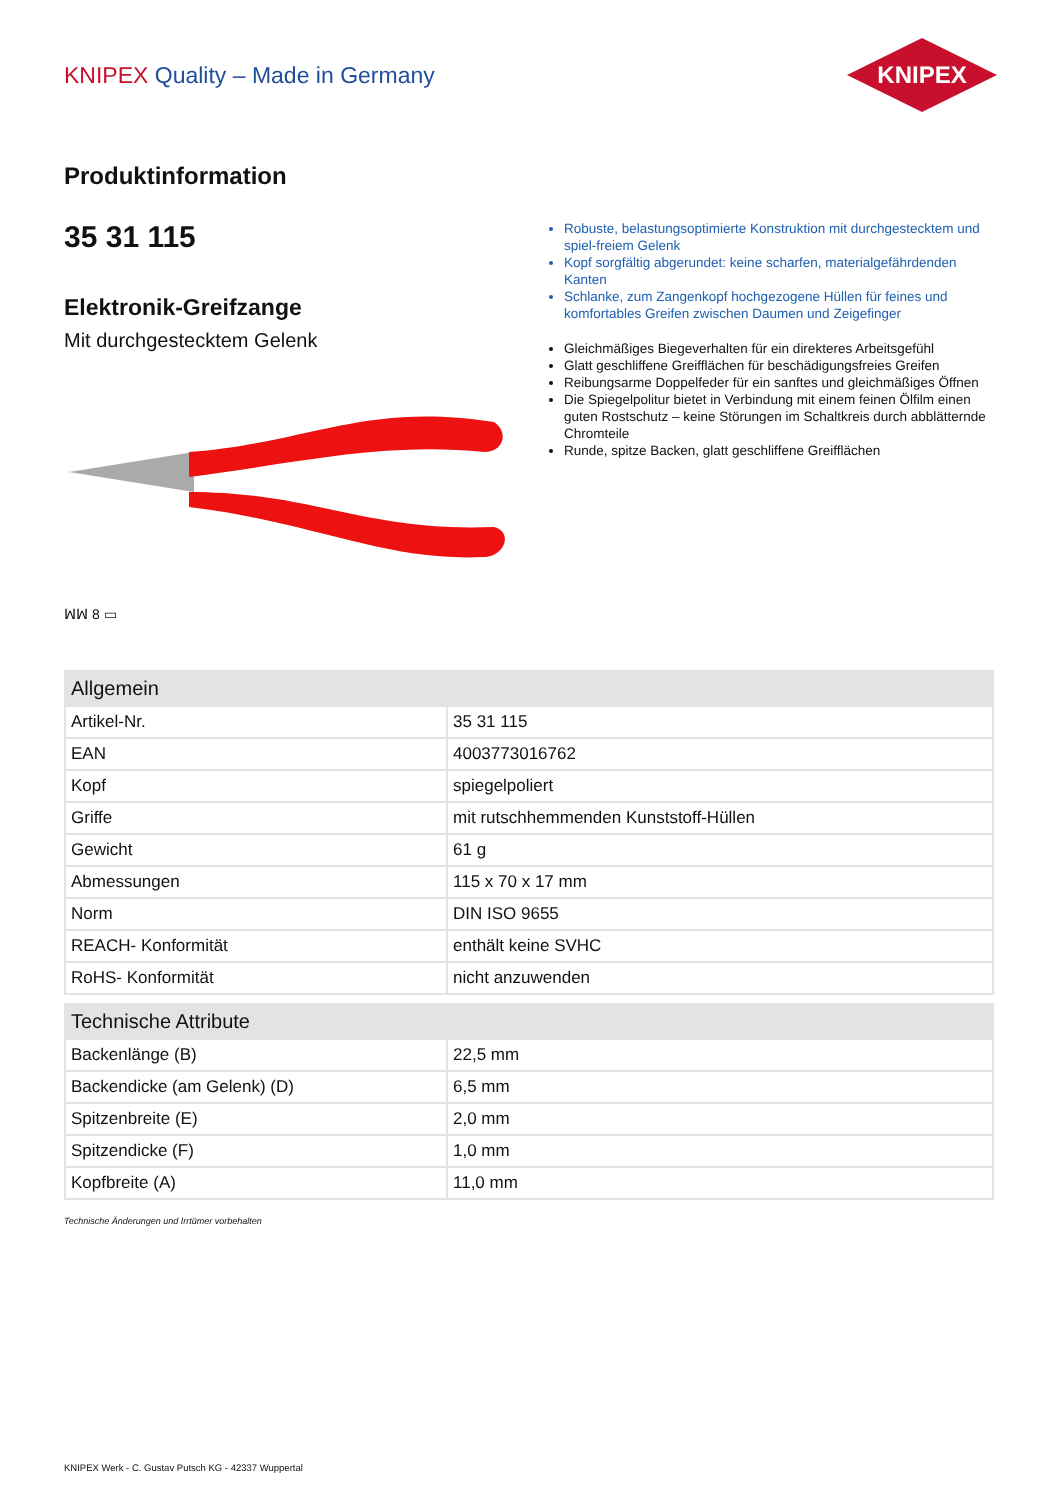KNIPEX Quality – Made in Germany
KNIPEX
Produktinformation
35 31 115
Elektronik-Greifzange
Mit durchgestecktem Gelenk
ꟽꟽ 8 ▭
Robuste, belastungsoptimierte Konstruktion mit durchgestecktem und spiel-freiem Gelenk
Kopf sorgfältig abgerundet: keine scharfen, materialgefährdenden Kanten
Schlanke, zum Zangenkopf hochgezogene Hüllen für feines und komfortables Greifen zwischen Daumen und Zeigefinger
Gleichmäßiges Biegeverhalten für ein direkteres Arbeitsgefühl
Glatt geschliffene Greifflächen für beschädigungsfreies Greifen
Reibungsarme Doppelfeder für ein sanftes und gleichmäßiges Öffnen
Die Spiegelpolitur bietet in Verbindung mit einem feinen Ölfilm einen guten Rostschutz – keine Störungen im Schaltkreis durch abblätternde Chromteile
Runde, spitze Backen, glatt geschliffene Greifflächen
| Allgemein | |
| --- | --- |
| Artikel-Nr. | 35 31 115 |
| EAN | 4003773016762 |
| Kopf | spiegelpoliert |
| Griffe | mit rutschhemmenden Kunststoff-Hüllen |
| Gewicht | 61 g |
| Abmessungen | 115 x 70 x 17 mm |
| Norm | DIN ISO 9655 |
| REACH- Konformität | enthält keine SVHC |
| RoHS- Konformität | nicht anzuwenden |
| Technische Attribute | |
| --- | --- |
| Backenlänge (B) | 22,5 mm |
| Backendicke (am Gelenk) (D) | 6,5 mm |
| Spitzenbreite (E) | 2,0 mm |
| Spitzendicke (F) | 1,0 mm |
| Kopfbreite (A) | 11,0 mm |
Technische Änderungen und Irrtümer vorbehalten
KNIPEX Werk - C. Gustav Putsch KG - 42337 Wuppertal